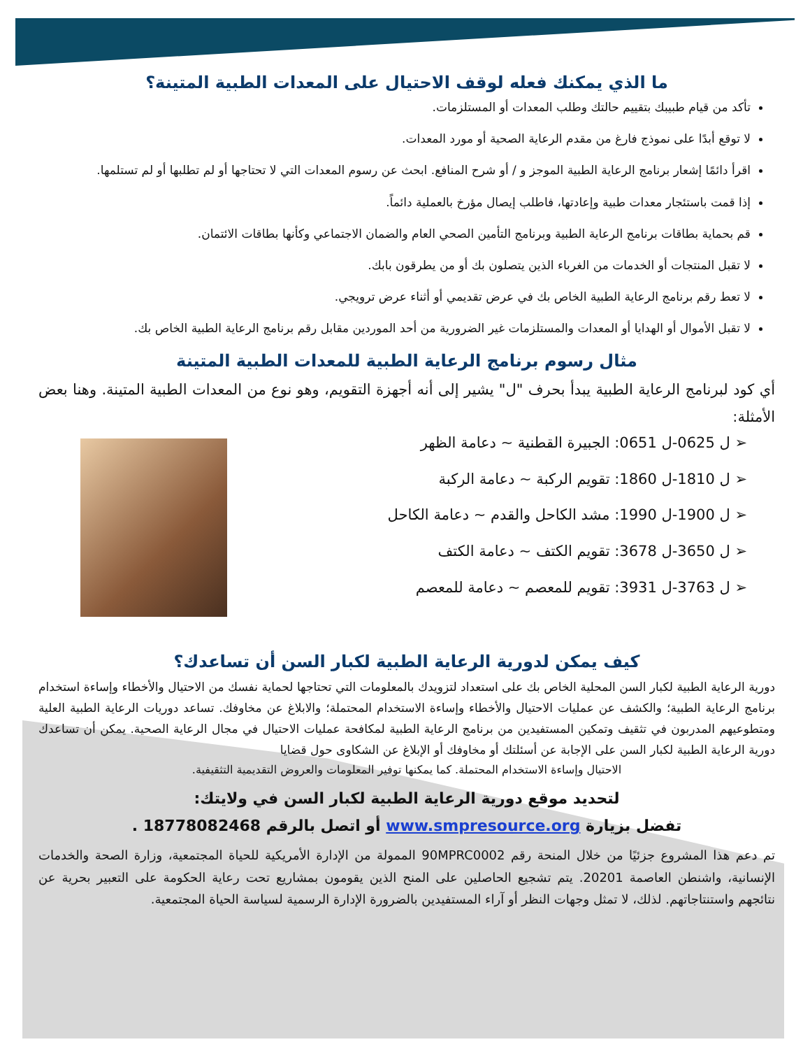ما الذي يمكنك فعله لوقف الاحتيال على المعدات الطبية المتينة؟
تأكد من قيام طبيبك بتقييم حالتك وطلب المعدات أو المستلزمات.
لا توقع أبدًا على نموذج فارغ من مقدم الرعاية الصحية أو مورد المعدات.
اقرأ دائمًا إشعار برنامج الرعاية الطبية الموجز و / أو شرح المنافع. ابحث عن رسوم المعدات التي لا تحتاجها أو لم تطلبها أو لم تستلمها.
إذا قمت باستئجار معدات طبية وإعادتها، فاطلب إيصال مؤرخ بالعملية دائماً.
قم بحماية بطاقات برنامج الرعاية الطبية وبرنامج التأمين الصحي العام والضمان الاجتماعي وكأنها بطاقات الائتمان.
لا تقبل المنتجات أو الخدمات من الغرباء الذين يتصلون بك أو من يطرقون بابك.
لا تعط رقم برنامج الرعاية الطبية الخاص بك في عرض تقديمي أو أثناء عرض ترويجي.
لا تقبل الأموال أو الهدايا أو المعدات والمستلزمات غير الضرورية من أحد الموردين مقابل رقم برنامج الرعاية الطبية الخاص بك.
مثال رسوم برنامج الرعاية الطبية للمعدات الطبية المتينة
أي كود لبرنامج الرعاية الطبية يبدأ بحرف "ل" يشير إلى أنه أجهزة التقويم، وهو نوع من المعدات الطبية المتينة. وهنا بعض الأمثلة:
➢ ل 0625-ل 0651: الجبيرة القطنية ~ دعامة الظهر
➢ ل 1810-ل 1860: تقويم الركبة ~ دعامة الركبة
➢ ل 1900-ل 1990: مشد الكاحل والقدم ~ دعامة الكاحل
➢ ل 3650-ل 3678: تقويم الكتف ~ دعامة الكتف
➢ ل 3763-ل 3931: تقويم للمعصم ~ دعامة للمعصم
كيف يمكن لدورية الرعاية الطبية لكبار السن أن تساعدك؟
دورية الرعاية الطبية لكبار السن المحلية الخاص بك على استعداد لتزويدك بالمعلومات التي تحتاجها لحماية نفسك من الاحتيال والأخطاء وإساءة استخدام برنامج الرعاية الطبية؛ والكشف عن عمليات الاحتيال والأخطاء وإساءة الاستخدام المحتملة؛ والابلاغ عن مخاوفك. تساعد دوريات الرعاية الطبية العلية ومتطوعيهم المدربون في تثقيف وتمكين المستفيدين من برنامج الرعاية الطبية لمكافحة عمليات الاحتيال في مجال الرعاية الصحية. يمكن أن تساعدك دورية الرعاية الطبية لكبار السن على الإجابة عن أسئلتك أو مخاوفك أو الإبلاغ عن الشكاوى حول قضايا
الاحتيال وإساءة الاستخدام المحتملة. كما يمكنها توفير المعلومات والعروض التقديمية التثقيفية.
لتحديد موقع دورية الرعاية الطبية لكبار السن في ولايتك:
تفضل بزيارة www.smpresource.org أو اتصل بالرقم 18778082468 .
تم دعم هذا المشروع جزئيًا من خلال المنحة رقم 90MPRC0002 الممولة من الإدارة الأمريكية للحياة المجتمعية، وزارة الصحة والخدمات الإنسانية، واشنطن العاصمة 20201. يتم تشجيع الحاصلين على المنح الذين يقومون بمشاريع تحت رعاية الحكومة على التعبير بحرية عن نتائجهم واستنتاجاتهم. لذلك، لا تمثل وجهات النظر أو آراء المستفيدين بالضرورة الإدارة الرسمية لسياسة الحياة المجتمعية.